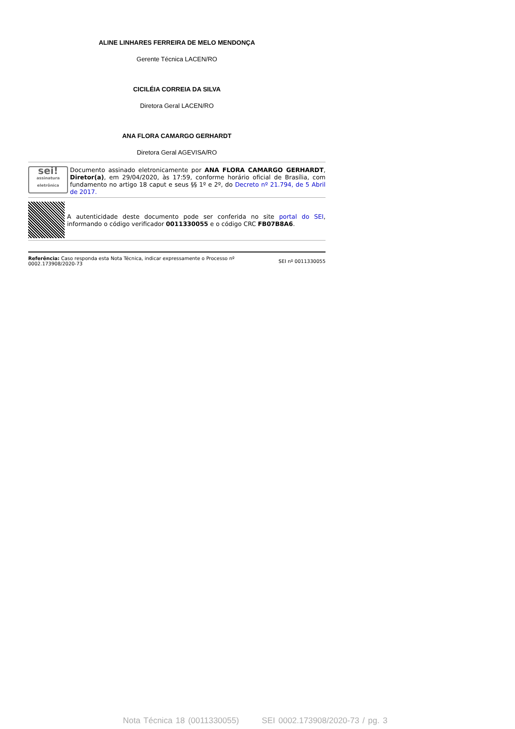ALINE LINHARES FERREIRA DE MELO MENDONÇA
Gerente Técnica LACEN/RO
CICILÉIA CORREIA DA SILVA
Diretora Geral LACEN/RO
ANA FLORA CAMARGO GERHARDT
Diretora Geral AGEVISA/RO
sei!
assinatura eletrônica
Documento assinado eletronicamente por ANA FLORA CAMARGO GERHARDT, Diretor(a), em 29/04/2020, às 17:59, conforme horário oficial de Brasília, com fundamento no artigo 18 caput e seus §§ 1º e 2º, do Decreto nº 21.794, de 5 Abril de 2017.
A autenticidade deste documento pode ser conferida no site portal do SEI, informando o código verificador 0011330055 e o código CRC FB07B8A6.
Referência: Caso responda esta Nota Técnica, indicar expressamente o Processo nº
0002.173908/2020-73
SEI nº 0011330055
Nota Técnica 18 (0011330055) SEI 0002.173908/2020-73 / pg. 3